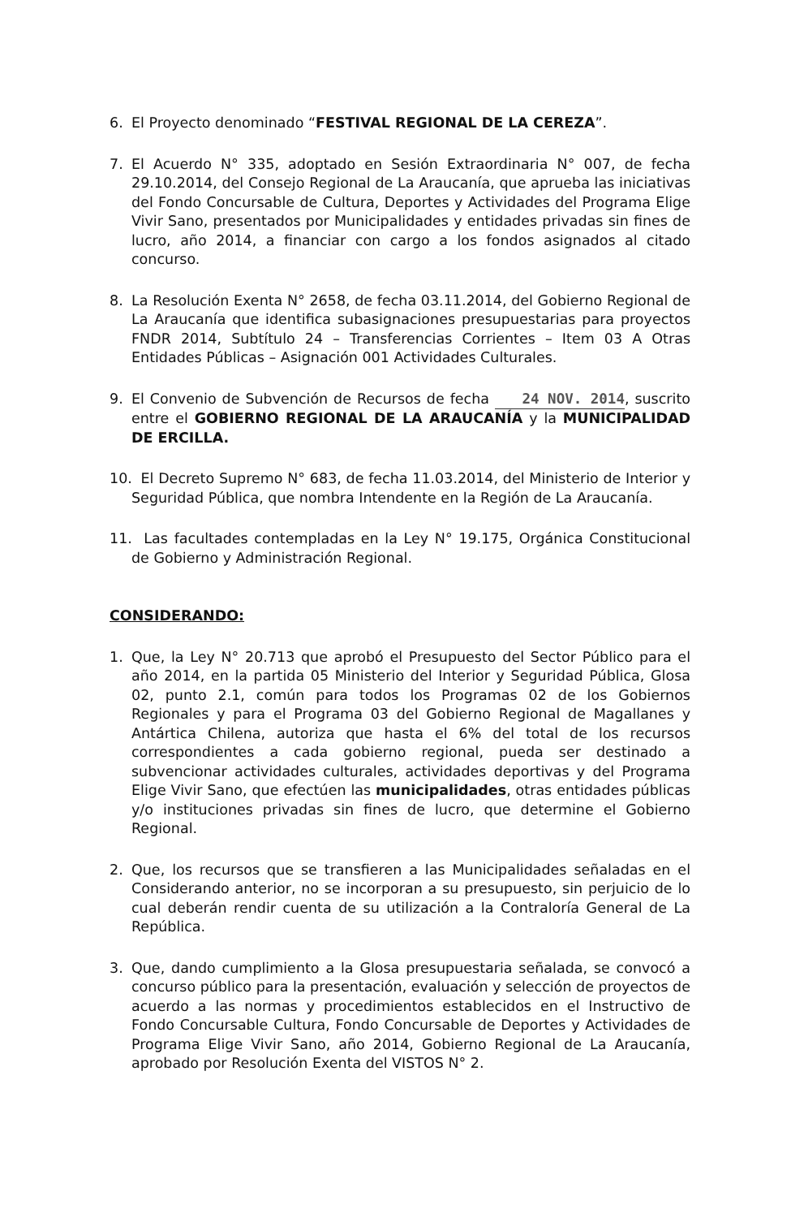6. El Proyecto denominado “FESTIVAL REGIONAL DE LA CEREZA”.
7. El Acuerdo N° 335, adoptado en Sesión Extraordinaria N° 007, de fecha 29.10.2014, del Consejo Regional de La Araucanía, que aprueba las iniciativas del Fondo Concursable de Cultura, Deportes y Actividades del Programa Elige Vivir Sano, presentados por Municipalidades y entidades privadas sin fines de lucro, año 2014, a financiar con cargo a los fondos asignados al citado concurso.
8. La Resolución Exenta N° 2658, de fecha 03.11.2014, del Gobierno Regional de La Araucanía que identifica subasignaciones presupuestarias para proyectos FNDR 2014, Subtítulo 24 – Transferencias Corrientes – Item 03 A Otras Entidades Públicas – Asignación 001 Actividades Culturales.
9. El Convenio de Subvención de Recursos de fecha 24 NOV. 2014, suscrito entre el GOBIERNO REGIONAL DE LA ARAUCANÍA y la MUNICIPALIDAD DE ERCILLA.
10. El Decreto Supremo N° 683, de fecha 11.03.2014, del Ministerio de Interior y Seguridad Pública, que nombra Intendente en la Región de La Araucanía.
11. Las facultades contempladas en la Ley N° 19.175, Orgánica Constitucional de Gobierno y Administración Regional.
CONSIDERANDO:
1. Que, la Ley N° 20.713 que aprobó el Presupuesto del Sector Público para el año 2014, en la partida 05 Ministerio del Interior y Seguridad Pública, Glosa 02, punto 2.1, común para todos los Programas 02 de los Gobiernos Regionales y para el Programa 03 del Gobierno Regional de Magallanes y Antártica Chilena, autoriza que hasta el 6% del total de los recursos correspondientes a cada gobierno regional, pueda ser destinado a subvencionar actividades culturales, actividades deportivas y del Programa Elige Vivir Sano, que efectúen las municipalidades, otras entidades públicas y/o instituciones privadas sin fines de lucro, que determine el Gobierno Regional.
2. Que, los recursos que se transfieren a las Municipalidades señaladas en el Considerando anterior, no se incorporan a su presupuesto, sin perjuicio de lo cual deberán rendir cuenta de su utilización a la Contraloría General de La República.
3. Que, dando cumplimiento a la Glosa presupuestaria señalada, se convocó a concurso público para la presentación, evaluación y selección de proyectos de acuerdo a las normas y procedimientos establecidos en el Instructivo de Fondo Concursable Cultura, Fondo Concursable de Deportes y Actividades de Programa Elige Vivir Sano, año 2014, Gobierno Regional de La Araucanía, aprobado por Resolución Exenta del VISTOS N° 2.